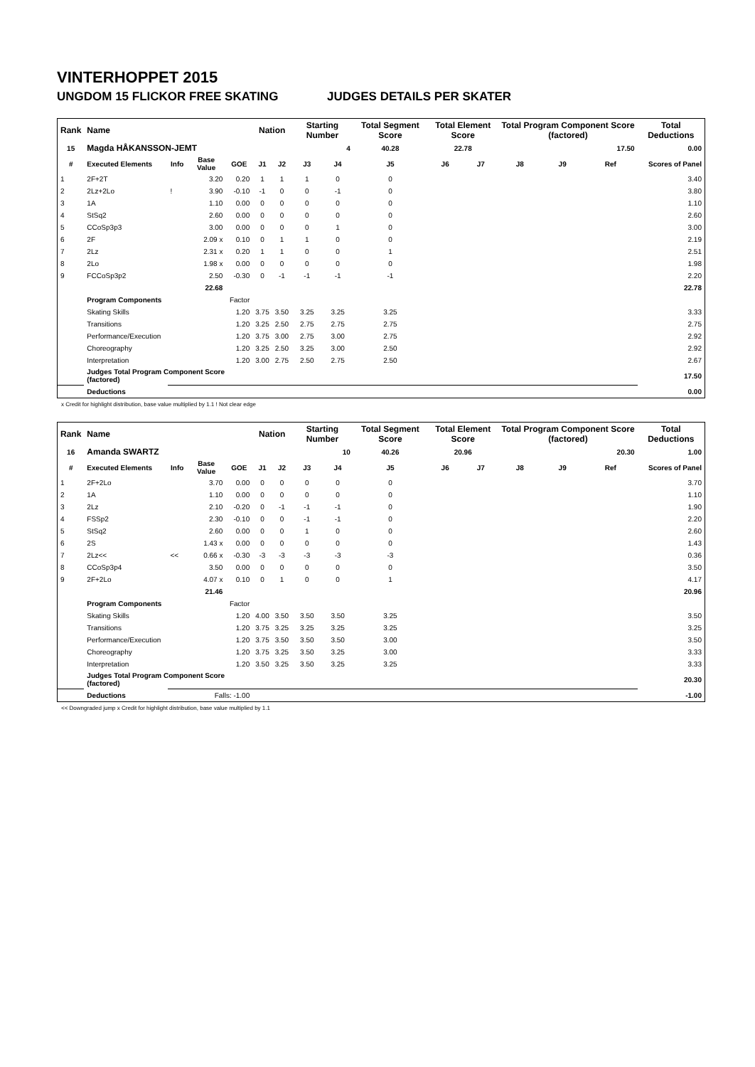VINTERHOPPET 2015
UNGDOM 15 FLICKOR FREE SKATING JUDGES DETAILS PER SKATER
| Rank | Name | | | | Nation | | Starting Number | | Total Segment Score | Total Element Score | | Total Program Component Score (factored) | | | Total Deductions |
| --- | --- | --- | --- | --- | --- | --- | --- | --- | --- | --- | --- | --- | --- | --- | --- |
| 15 | Magda HÅKANSSON-JEMT | | | | | | 4 | | 40.28 | 22.78 | | 17.50 | | | 0.00 |
| # | Executed Elements | Info | Base Value | GOE | J1 | J2 | J3 | J4 | J5 | J6 | J7 | J8 | J9 | Ref | Scores of Panel |
| 1 | 2F+2T | | 3.20 | 0.20 | 1 | 1 | 1 | 0 | 0 | | | | | | 3.40 |
| 2 | 2Lz+2Lo | ! | 3.90 | -0.10 | -1 | 0 | 0 | -1 | 0 | | | | | | 3.80 |
| 3 | 1A | | 1.10 | 0.00 | 0 | 0 | 0 | 0 | 0 | | | | | | 1.10 |
| 4 | StSq2 | | 2.60 | 0.00 | 0 | 0 | 0 | 0 | 0 | | | | | | 2.60 |
| 5 | CCoSp3p3 | | 3.00 | 0.00 | 0 | 0 | 0 | 1 | 0 | | | | | | 3.00 |
| 6 | 2F | | 2.09 x | 0.10 | 0 | 1 | 1 | 0 | 0 | | | | | | 2.19 |
| 7 | 2Lz | | 2.31 x | 0.20 | 1 | 1 | 0 | 0 | 1 | | | | | | 2.51 |
| 8 | 2Lo | | 1.98 x | 0.00 | 0 | 0 | 0 | 0 | 0 | | | | | | 1.98 |
| 9 | FCCoSp3p2 | | 2.50 | -0.30 | 0 | -1 | -1 | -1 | -1 | | | | | | 2.20 |
| | | | 22.68 | | | | | | | | | | | | 22.78 |
| | Program Components | | | Factor | | | | | | | | | | | |
| | Skating Skills | | | 1.20 | 3.75 | 3.50 | 3.25 | 3.25 | 3.25 | | | | | | 3.33 |
| | Transitions | | | 1.20 | 3.25 | 2.50 | 2.75 | 2.75 | 2.75 | | | | | | 2.75 |
| | Performance/Execution | | | 1.20 | 3.75 | 3.00 | 2.75 | 3.00 | 2.75 | | | | | | 2.92 |
| | Choreography | | | 1.20 | 3.25 | 2.50 | 3.25 | 3.00 | 2.50 | | | | | | 2.92 |
| | Interpretation | | | 1.20 | 3.00 | 2.75 | 2.50 | 2.75 | 2.50 | | | | | | 2.67 |
| | Judges Total Program Component Score (factored) | | | | | | | | | | | | | | 17.50 |
| | Deductions | | | | | | | | | | | | | | 0.00 |
x Credit for highlight distribution, base value multiplied by 1.1 ! Not clear edge
| Rank | Name | | | | Nation | | Starting Number | | Total Segment Score | Total Element Score | | Total Program Component Score (factored) | | | Total Deductions |
| --- | --- | --- | --- | --- | --- | --- | --- | --- | --- | --- | --- | --- | --- | --- | --- |
| 16 | Amanda SWARTZ | | | | | | 10 | | 40.26 | 20.96 | | 20.30 | | | 1.00 |
| # | Executed Elements | Info | Base Value | GOE | J1 | J2 | J3 | J4 | J5 | J6 | J7 | J8 | J9 | Ref | Scores of Panel |
| 1 | 2F+2Lo | | 3.70 | 0.00 | 0 | 0 | 0 | 0 | 0 | | | | | | 3.70 |
| 2 | 1A | | 1.10 | 0.00 | 0 | 0 | 0 | 0 | 0 | | | | | | 1.10 |
| 3 | 2Lz | | 2.10 | -0.20 | 0 | -1 | -1 | -1 | 0 | | | | | | 1.90 |
| 4 | FSSp2 | | 2.30 | -0.10 | 0 | 0 | -1 | -1 | 0 | | | | | | 2.20 |
| 5 | StSq2 | | 2.60 | 0.00 | 0 | 0 | 1 | 0 | 0 | | | | | | 2.60 |
| 6 | 2S | | 1.43 x | 0.00 | 0 | 0 | 0 | 0 | 0 | | | | | | 1.43 |
| 7 | 2Lz<< | << | 0.66 x | -0.30 | -3 | -3 | -3 | -3 | -3 | | | | | | 0.36 |
| 8 | CCoSp3p4 | | 3.50 | 0.00 | 0 | 0 | 0 | 0 | 0 | | | | | | 3.50 |
| 9 | 2F+2Lo | | 4.07 x | 0.10 | 0 | 1 | 0 | 0 | 1 | | | | | | 4.17 |
| | | | 21.46 | | | | | | | | | | | | 20.96 |
| | Program Components | | | Factor | | | | | | | | | | | |
| | Skating Skills | | | 1.20 | 4.00 | 3.50 | 3.50 | 3.50 | 3.25 | | | | | | 3.50 |
| | Transitions | | | 1.20 | 3.75 | 3.25 | 3.25 | 3.25 | 3.25 | | | | | | 3.25 |
| | Performance/Execution | | | 1.20 | 3.75 | 3.50 | 3.50 | 3.50 | 3.00 | | | | | | 3.50 |
| | Choreography | | | 1.20 | 3.75 | 3.25 | 3.50 | 3.25 | 3.00 | | | | | | 3.33 |
| | Interpretation | | | 1.20 | 3.50 | 3.25 | 3.50 | 3.25 | 3.25 | | | | | | 3.33 |
| | Judges Total Program Component Score (factored) | | | | | | | | | | | | | | 20.30 |
| | Deductions | | Falls: -1.00 | | | | | | | | | | | | -1.00 |
<< Downgraded jump x Credit for highlight distribution, base value multiplied by 1.1